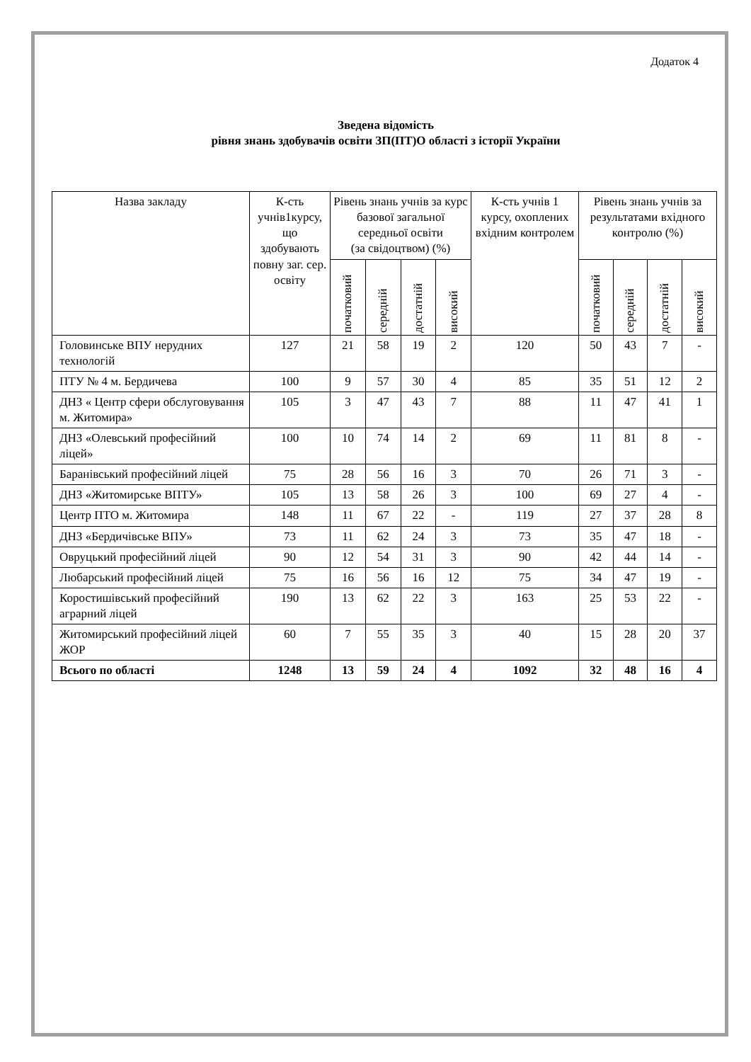Додаток 4
Зведена відомість
рівня знань здобувачів освіти ЗП(ПТ)О області з історії України
| Назва закладу | К-сть учнів1курсу, що здобувають повну заг. сер. освіту | Рівень знань учнів за курс базової загальної середньої освіти (за свідоцтвом) (%) | | | | К-сть учнів 1 курсу, охоплених вхідним контролем | Рівень знань учнів за результатами вхідного контролю (%) | | | |
| --- | --- | --- | --- | --- | --- | --- | --- | --- | --- | --- |
| | | початковий | середній | достатній | високий | | початковий | середній | достатній | високий |
| Головинське ВПУ нерудних технологій | 127 | 21 | 58 | 19 | 2 | 120 | 50 | 43 | 7 | - |
| ПТУ № 4 м. Бердичева | 100 | 9 | 57 | 30 | 4 | 85 | 35 | 51 | 12 | 2 |
| ДНЗ « Центр сфери обслуговування м. Житомира» | 105 | 3 | 47 | 43 | 7 | 88 | 11 | 47 | 41 | 1 |
| ДНЗ «Олевський професійний ліцей» | 100 | 10 | 74 | 14 | 2 | 69 | 11 | 81 | 8 | - |
| Баранівський професійний ліцей | 75 | 28 | 56 | 16 | 3 | 70 | 26 | 71 | 3 | - |
| ДНЗ «Житомирське ВПТУ» | 105 | 13 | 58 | 26 | 3 | 100 | 69 | 27 | 4 | - |
| Центр ПТО м. Житомира | 148 | 11 | 67 | 22 | - | 119 | 27 | 37 | 28 | 8 |
| ДНЗ «Бердичівське ВПУ» | 73 | 11 | 62 | 24 | 3 | 73 | 35 | 47 | 18 | - |
| Овруцький професійний ліцей | 90 | 12 | 54 | 31 | 3 | 90 | 42 | 44 | 14 | - |
| Любарський професійний ліцей | 75 | 16 | 56 | 16 | 12 | 75 | 34 | 47 | 19 | - |
| Коростишівський професійний аграрний ліцей | 190 | 13 | 62 | 22 | 3 | 163 | 25 | 53 | 22 | - |
| Житомирський професійний ліцей ЖОР | 60 | 7 | 55 | 35 | 3 | 40 | 15 | 28 | 20 | 37 |
| Всього по області | 1248 | 13 | 59 | 24 | 4 | 1092 | 32 | 48 | 16 | 4 |